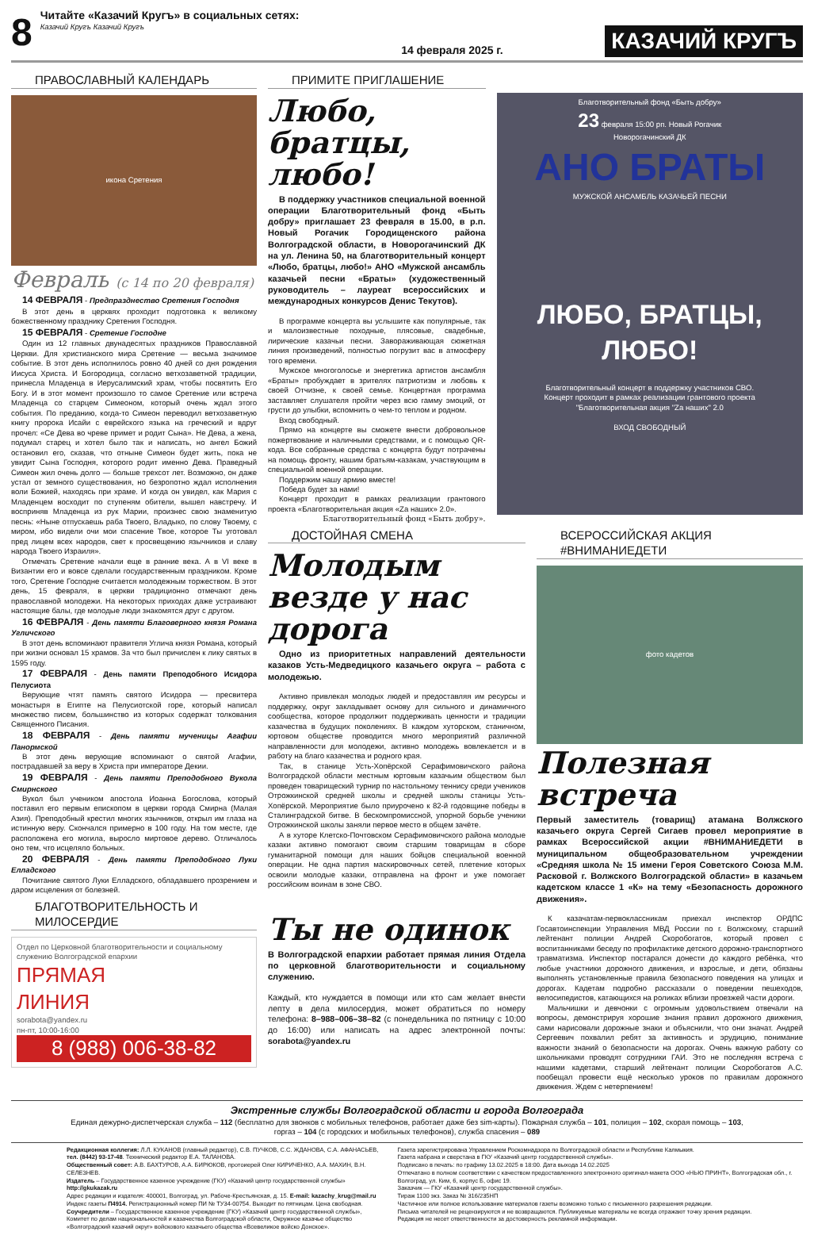8
Читайте «Казачий Кругъ» в социальных сетях:
Казачий Кругъ Казачий Кругъ
14 февраля 2025 г. КАЗАЧИЙ КРУГЪ
ПРАВОСЛАВНЫЙ КАЛЕНДАРЬ
икона Сретения
Февраль (с 14 по 20 февраля)
14 ФЕВРАЛЯ - Предпразднество Сретения Господня
В этот день в церквях проходит подготовка к великому божественному празднику Сретения Господня.
15 ФЕВРАЛЯ - Сретение Господне
Один из 12 главных двунадесятых праздников Православной Церкви. Для христианского мира Сретение — весьма значимое событие. В этот день исполнилось ровно 40 дней со дня рождения Иисуса Христа. И Богородица, согласно ветхозаветной традиции, принесла Младенца в Иерусалимский храм, чтобы посвятить Его Богу. И в этот момент произошло то самое Сретение или встреча Младенца со старцем Симеоном, который очень ждал этого события. По преданию, когда-то Симеон переводил ветхозаветную книгу пророка Исайи с еврейского языка на греческий и вдруг прочел: «Се Дева во чреве примет и родит Сына». Не Дева, а жена, подумал старец и хотел было так и написать, но ангел Божий остановил его, сказав, что отныне Симеон будет жить, пока не увидит Сына Господня, которого родит именно Дева. Праведный Симеон жил очень долго — больше трехсот лет. Возможно, он даже устал от земного существования, но безропотно ждал исполнения воли Божией, находясь при храме. И когда он увидел, как Мария с Младенцем восходит по ступеням обители, вышел навстречу. И восприняв Младенца из рук Марии, произнес свою знаменитую песнь: «Ныне отпускаешь раба Твоего, Владыко, по слову Твоему, с миром, ибо видели очи мои спасение Твое, которое Ты уготовал пред лицем всех народов, свет к просвещению язычников и славу народа Твоего Израиля».
Отмечать Сретение начали еще в ранние века. А в VI веке в Византии его и вовсе сделали государственным праздником. Кроме того, Сретение Господне считается молодежным торжеством. В этот день, 15 февраля, в церкви традиционно отмечают день православной молодежи. На некоторых приходах даже устраивают настоящие балы, где молодые люди знакомятся друг с другом.
16 ФЕВРАЛЯ - День памяти Благоверного князя Романа Угличского
В этот день вспоминают правителя Углича князя Романа, который при жизни основал 15 храмов. За что был причислен к лику святых в 1595 году.
17 ФЕВРАЛЯ - День памяти Преподобного Исидора Пелусиота
Верующие чтят память святого Исидора — пресвитера монастыря в Египте на Пелусиотской горе, который написал множество писем, большинство из которых содержат толкования Священного Писания.
18 ФЕВРАЛЯ - День памяти мученицы Агафии Панормской
В этот день верующие вспоминают о святой Агафии, пострадавшей за веру в Христа при императоре Декии.
19 ФЕВРАЛЯ - День памяти Преподобного Вукола Смирнского
Вукол был учеником апостола Иоанна Богослова, который поставил его первым епископом в церкви города Смирна (Малая Азия). Преподобный крестил многих язычников, открыл им глаза на истинную веру. Скончался примерно в 100 году. На том месте, где расположена его могила, выросло миртовое дерево. Отличалось оно тем, что исцеляло больных.
20 ФЕВРАЛЯ - День памяти Преподобного Луки Елладского
Почитание святого Луки Елладского, обладавшего прозрением и даром исцеления от болезней.
БЛАГОТВОРИТЕЛЬНОСТЬ И МИЛОСЕРДИЕ
Отдел по Церковной благотворительности и социальному служению Волгоградской епархии
ПРЯМАЯ
ЛИНИЯ
sorabota@yandex.ru
пн-пт, 10:00-16:00
8 (988) 006-38-82
ПРИМИТЕ ПРИГЛАШЕНИЕ
Любо, братцы, любо!
В поддержку участников специальной военной операции Благотворительный фонд «Быть добру» приглашает 23 февраля в 15.00, в р.п. Новый Рогачик Городищенского района Волгоградской области, в Новорогачинский ДК на ул. Ленина 50, на благотворительный концерт «Любо, братцы, любо!» АНО «Мужской ансамбль казачьей песни «Браты» (художественный руководитель – лауреат всероссийских и международных конкурсов Денис Текутов).
В программе концерта вы услышите как популярные, так и малоизвестные походные, плясовые, свадебные, лирические казачьи песни. Завораживающая сюжетная линия произведений, полностью погрузит вас в атмосферу того времени.
Мужское многоголосье и энергетика артистов ансамбля «Браты» пробуждает в зрителях патриотизм и любовь к своей Отчизне, к своей семье. Концертная программа заставляет слушателя пройти через всю гамму эмоций, от грусти до улыбки, вспомнить о чем-то теплом и родном.
Вход свободный.
Прямо на концерте вы сможете внести добровольное пожертвование и наличными средствами, и с помощью QR-кода. Все собранные средства с концерта будут потрачены на помощь фронту, нашим братьям-казакам, участвующим в специальной военной операции.
Поддержим нашу армию вместе!
Победа будет за нами!
Концерт проходит в рамках реализации грантового проекта «Благотворительная акция «Zа наших» 2.0».
Благотворительный фонд «Быть добру».
Благотворительный фонд «Быть добру»
23 февраля 15:00 рп. Новый Рогачик
Новорогачинский ДК
АНО БРАТЫ
МУЖСКОЙ АНСАМБЛЬ КАЗАЧЬЕЙ ПЕСНИ
ЛЮБО, БРАТЦЫ, ЛЮБО!
Благотворительный концерт в поддержку участников СВО.
Концерт проходит в рамках реализации грантового проекта
"Благотворительная акция "Zа наших" 2.0
ВХОД СВОБОДНЫЙ
ДОСТОЙНАЯ СМЕНА
Молодым везде у нас дорога
Одно из приоритетных направлений деятельности казаков Усть-Медведицкого казачьего округа – работа с молодежью.
Активно привлекая молодых людей и предоставляя им ресурсы и поддержку, округ закладывает основу для сильного и динамичного сообщества, которое продолжит поддерживать ценности и традиции казачества в будущих поколениях. В каждом хуторском, станичном, юртовом обществе проводится много мероприятий различной направленности для молодежи, активно молодежь вовлекается и в работу на благо казачества и родного края.
Так, в станице Усть-Хопёрской Серафимовичского района Волгоградской области местным юртовым казачьим обществом был проведен товарищеский турнир по настольному теннису среди учеников Отрожкинской средней школы и средней школы станицы Усть-Хопёрской. Мероприятие было приурочено к 82-й годовщине победы в Сталинградской битве. В бескомпромиссной, упорной борьбе ученики Отрожкинской школы заняли первое место в общем зачёте.
А в хуторе Клетско-Почтовском Серафимовичского района молодые казаки активно помогают своим старшим товарищам в сборе гуманитарной помощи для наших бойцов специальной военной операции. Не одна партия маскировочных сетей, плетение которых освоили молодые казаки, отправлена на фронт и уже помогает российским воинам в зоне СВО.
Ты не одинок
В Волгоградской епархии работает прямая линия Отдела по церковной благотворительности и социальному служению.
Каждый, кто нуждается в помощи или кто сам желает внести лепту в дела милосердия, может обратиться по номеру телефона: 8–988–006–38–82 (с понедельника по пятницу с 10:00 до 16:00) или написать на адрес электронной почты: sorabota@yandex.ru
ВСЕРОССИЙСКАЯ АКЦИЯ #ВНИМАНИЕДЕТИ
фото кадетов
Полезная встреча
Первый заместитель (товарищ) атамана Волжского казачьего округа Сергей Сигаев провел мероприятие в рамках Всероссийской акции #ВНИМАНИЕДЕТИ в муниципальном общеобразовательном учреждении «Средняя школа № 15 имени Героя Советского Союза М.М. Расковой г. Волжского Волгоградской области» в казачьем кадетском классе 1 «К» на тему «Безопасность дорожного движения».
К казачатам-первоклассникам приехал инспектор ОРДПС Госавтоинспекции Управления МВД России по г. Волжскому, старший лейтенант полиции Андрей Скоробогатов, который провел с воспитанниками беседу по профилактике детского дорожно-транспортного травматизма. Инспектор постарался донести до каждого ребёнка, что любые участники дорожного движения, и взрослые, и дети, обязаны выполнять установленные правила безопасного поведения на улицах и дорогах. Кадетам подробно рассказали о поведении пешеходов, велосипедистов, катающихся на роликах вблизи проезжей части дороги.
Мальчишки и девчонки с огромным удовольствием отвечали на вопросы, демонстрируя хорошие знания правил дорожного движения, сами нарисовали дорожные знаки и объяснили, что они значат. Андрей Сергеевич похвалил ребят за активность и эрудицию, понимание важности знаний о безопасности на дорогах. Очень важную работу со школьниками проводят сотрудники ГАИ. Это не последняя встреча с нашими кадетами, старший лейтенант полиции Скоробогатов А.С. пообещал провести ещё несколько уроков по правилам дорожного движения. Ждем с нетерпением!
Экстренные службы Волгоградской области и города Волгограда
Единая дежурно-диспетчерская служба – 112 (бесплатно для звонков с мобильных телефонов, работает даже без sim-карты). Пожарная служба – 101, полиция – 102, скорая помощь – 103,
горгаз – 104 (с городских и мобильных телефонов), служба спасения – 089
Редакционная коллегия: Л.Л. КУКАНОВ (главный редактор), С.В. ПУЧКОВ, С.С. ЖДАНОВА, С.А. АФАНАСЬЕВ, тел. (8442) 93-17-48. Технический редактор Е.А. ТАЛАНОВА.
Общественный совет: А.В. БАХТУРОВ, А.А. БИРЮКОВ, протоиерей Олег КИРИЧЕНКО, А.А. МАХИН, В.Н. СЕЛЕЗНЕВ.
Издатель – Государственное казенное учреждение (ГКУ) «Казачий центр государственной службы» http://gkukazak.ru
Адрес редакции и издателя: 400001, Волгоград, ул. Рабоче-Крестьянская, д. 15. E-mail: kazachy_krug@mail.ru
Индекс газеты П4914. Регистрационный номер ПИ № ТУ34-00754. Выходит по пятницам. Цена свободная.
Соучредители – Государственное казенное учреждение (ГКУ) «Казачий центр государственной службы», Комитет по делам национальностей и казачества Волгоградской области, Окружное казачье общество «Волгоградский казачий округ» войскового казачьего общества «Всевеликое войско Донское».
Газета зарегистрирована Управлением Роскомнадзора по Волгоградской области и Республике Калмыкия.
Газета набрана и сверстана в ГКУ «Казачий центр государственной службы».
Подписано в печать: по графику 13.02.2025 в 18:00. Дата выхода 14.02.2025
Отпечатано в полном соответствии с качеством предоставленного электронного оригинал-макета ООО «НЬЮ ПРИНТ», Волгоградская обл., г. Волгоград, ул. Ким, 6, корпус Б, офис 19.
Заказчик — ГКУ «Казачий центр государственной службы».
Тираж 1100 экз. Заказ № 316/235НП
Частичное или полное использование материалов газеты возможно только с письменного разрешения редакции.
Письма читателей не рецензируются и не возвращаются. Публикуемые материалы не всегда отражают точку зрения редакции.
Редакция не несет ответственности за достоверность рекламной информации.